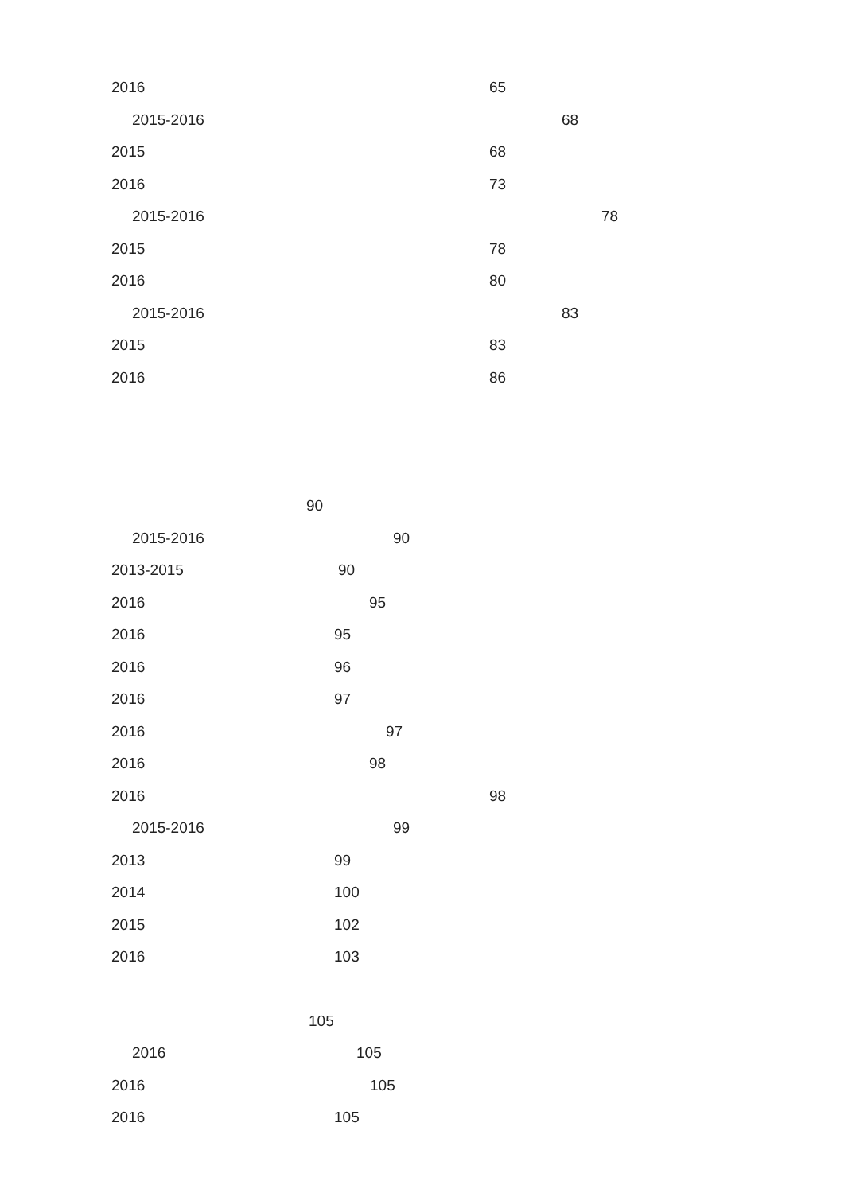2016 65
2015-2016 68
2015 68
2016 73
2015-2016 78
2015 78
2016 80
2015-2016 83
2015 83
2016 86
90
2015-2016 90
2013-2015 90
2016 95
2016 95
2016 96
2016 97
2016 97
2016 98
2016 98
2015-2016 99
2013 99
2014 100
2015 102
2016 103
105
2016 105
2016 105
2016 105